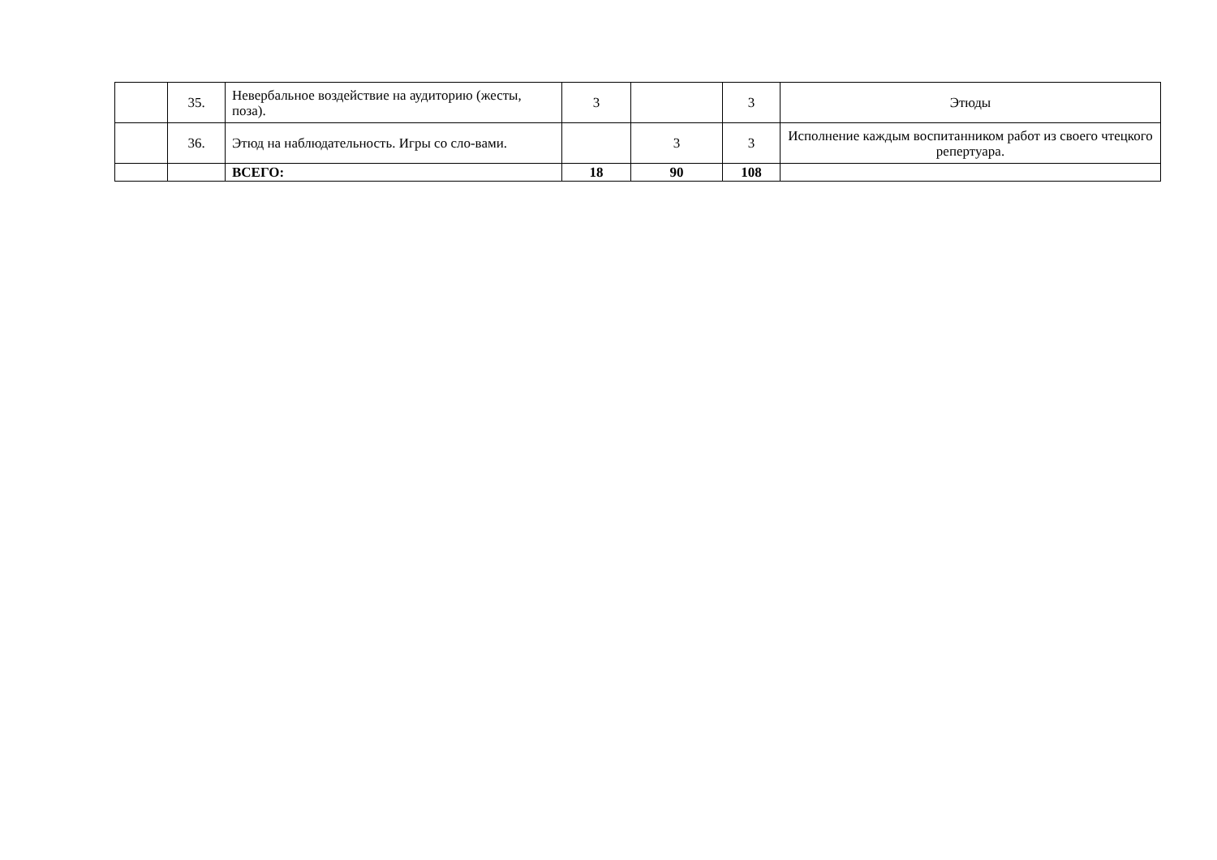| | 35. | Невербальное воздействие на аудиторию (жесты, поза). | 3 | | 3 | Этюды |
| | 36. | Этюд на наблюдательность. Игры со сло-вами. | | 3 | 3 | Исполнение каждым воспитанником работ из своего чтецкого репертуара. |
| | | ВСЕГО: | 18 | 90 | 108 | |